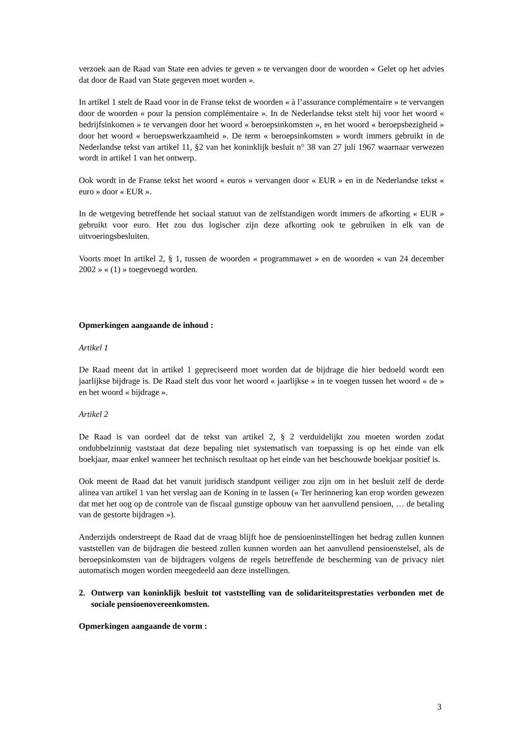verzoek aan de Raad van State een advies te geven » te vervangen door de woorden « Gelet op het advies dat door de Raad van State gegeven moet worden ».
In artikel 1 stelt de Raad voor in de Franse tekst de woorden « à l’assurance complémentaire » te vervangen door de woorden « pour la pension complémentaire ». In de Nederlandse tekst stelt hij voor het woord « bedrijfsinkomen » te vervangen door het woord « beroepsinkomsten », en het woord « beroepsbezigheid » door het woord « beroepswerkzaamheid ». De term « beroepsinkomsten » wordt immers gebruikt in de Nederlandse tekst van artikel 11, §2 van het koninklijk besluit n° 38 van 27 juli 1967 waarnaar verwezen wordt in artikel 1 van het ontwerp.
Ook wordt in de Franse tekst het woord « euros » vervangen door « EUR » en in de Nederlandse tekst « euro » door « EUR ».
In de wetgeving betreffende het sociaal statuut van de zelfstandigen wordt immers de afkorting « EUR » gebruikt voor euro. Het zou dus logischer zijn deze afkorting ook te gebruiken in elk van de uitvoeringsbesluiten.
Voorts moet In artikel 2, § 1, tussen de woorden « programmawet » en de woorden « van 24 december 2002 » « (1) » toegevoegd worden.
Opmerkingen aangaande de inhoud :
Artikel 1
De Raad meent dat in artikel 1 gepreciseerd moet worden dat de bijdrage die hier bedoeld wordt een jaarlijkse bijdrage is. De Raad stelt dus voor het woord « jaarlijkse » in te voegen tussen het woord « de » en het woord « bijdrage ».
Artikel 2
De Raad is van oordeel dat de tekst van artikel 2, § 2 verduidelijkt zou moeten worden zodat ondubbelzinnig vaststaat dat deze bepaling niet systematisch van toepassing is op het einde van elk boekjaar, maar enkel wanneer het technisch resultaat op het einde van het beschouwde boekjaar positief is.
Ook meent de Raad dat het vanuit juridisch standpunt veiliger zou zijn om in het besluit zelf de derde alinea van artikel 1 van het verslag aan de Koning in te lassen (« Ter herinnering kan erop worden gewezen dat met het oog op de controle van de fiscaal gunstige opbouw van het aanvullend pensioen, … de betaling van de gestorte bijdragen »).
Anderzijds onderstreept de Raad dat de vraag blijft hoe de pensioeninstellingen het bedrag zullen kunnen vaststellen van de bijdragen die besteed zullen kunnen worden aan het aanvullend pensioenstelsel, als de beroepsinkomsten van de bijdragers volgens de regels betreffende de bescherming van de privacy niet automatisch mogen worden meegedeeld aan deze instellingen.
2. Ontwerp van koninklijk besluit tot vaststelling van de solidariteitsprestaties verbonden met de sociale pensioenovereenkomsten.
Opmerkingen aangaande de vorm :
3